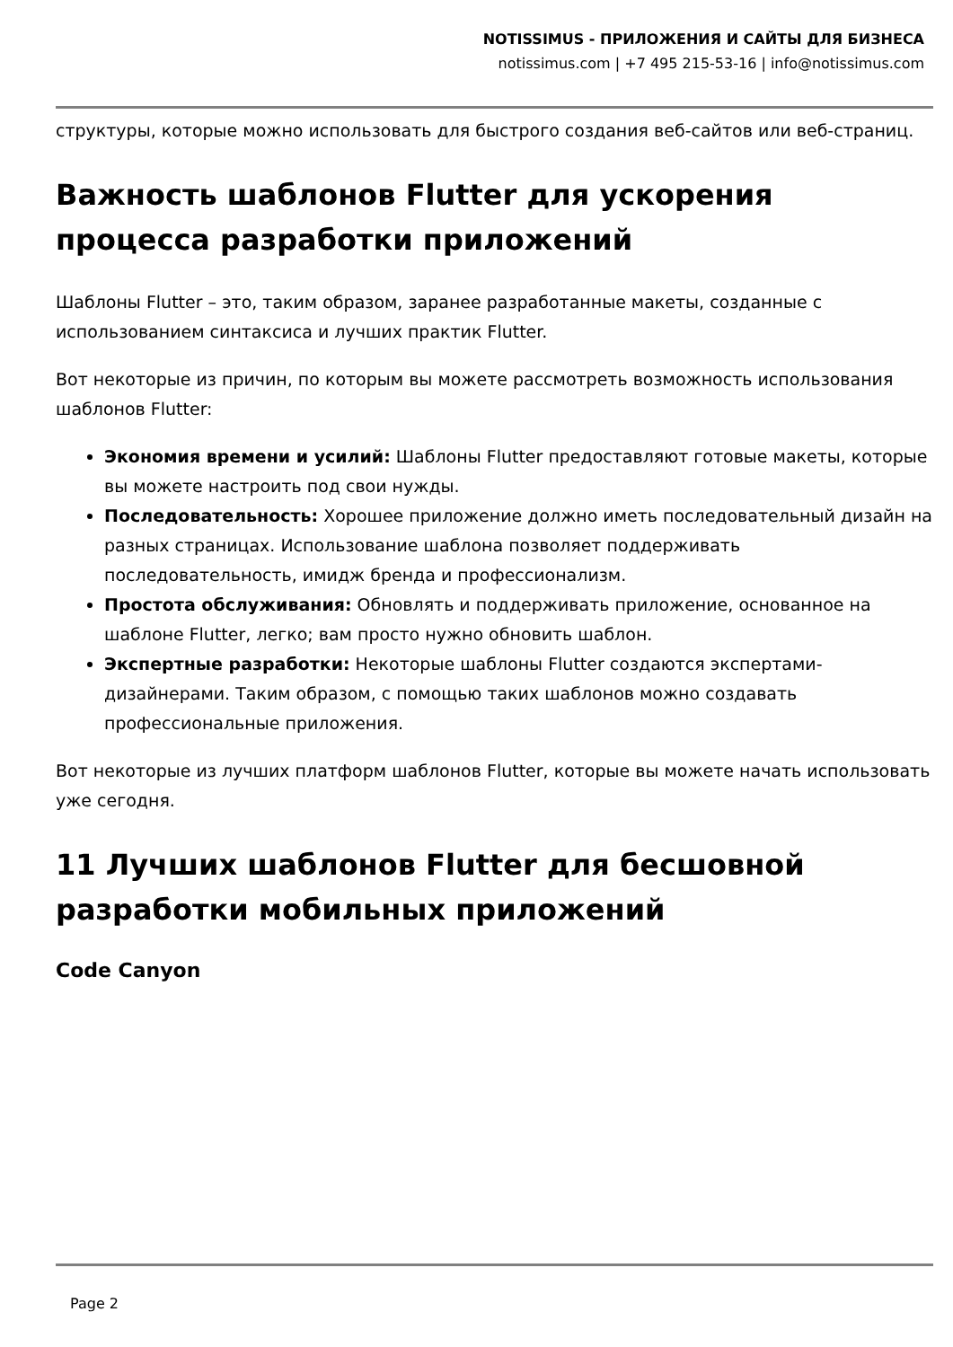NOTISSIMUS - ПРИЛОЖЕНИЯ И САЙТЫ ДЛЯ БИЗНЕСА
notissimus.com | +7 495 215-53-16 | info@notissimus.com
структуры, которые можно использовать для быстрого создания веб-сайтов или веб-страниц.
Важность шаблонов Flutter для ускорения процесса разработки приложений
Шаблоны Flutter – это, таким образом, заранее разработанные макеты, созданные с использованием синтаксиса и лучших практик Flutter.
Вот некоторые из причин, по которым вы можете рассмотреть возможность использования шаблонов Flutter:
Экономия времени и усилий: Шаблоны Flutter предоставляют готовые макеты, которые вы можете настроить под свои нужды.
Последовательность: Хорошее приложение должно иметь последовательный дизайн на разных страницах. Использование шаблона позволяет поддерживать последовательность, имидж бренда и профессионализм.
Простота обслуживания: Обновлять и поддерживать приложение, основанное на шаблоне Flutter, легко; вам просто нужно обновить шаблон.
Экспертные разработки: Некоторые шаблоны Flutter создаются экспертами-дизайнерами. Таким образом, с помощью таких шаблонов можно создавать профессиональные приложения.
Вот некоторые из лучших платформ шаблонов Flutter, которые вы можете начать использовать уже сегодня.
11 Лучших шаблонов Flutter для бесшовной разработки мобильных приложений
Code Canyon
Page 2